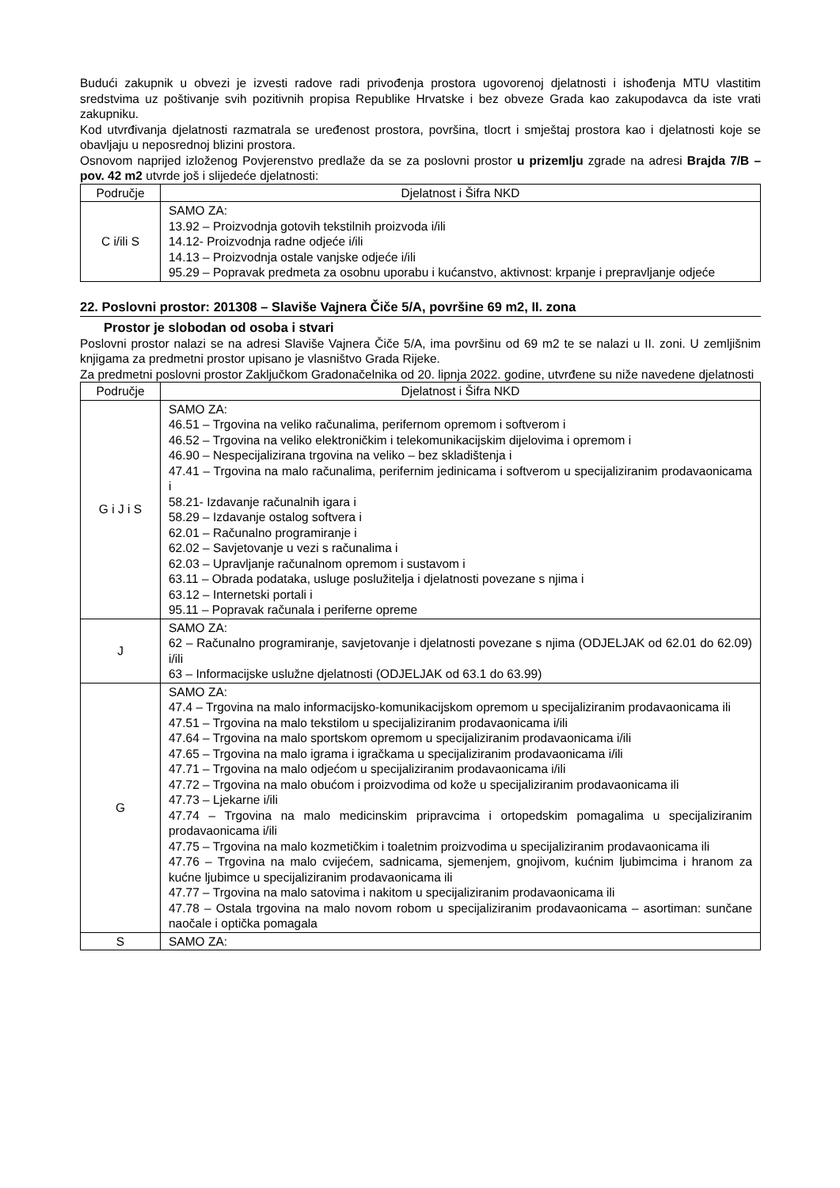Budući zakupnik u obvezi je izvesti radove radi privođenja prostora ugovorenoj djelatnosti i ishođenja MTU vlastitim sredstvima uz poštivanje svih pozitivnih propisa Republike Hrvatske i bez obveze Grada kao zakupodavca da iste vrati zakupniku.
Kod utvrđivanja djelatnosti razmatrala se uređenost prostora, površina, tlocrt i smještaj prostora kao i djelatnosti koje se obavljaju u neposrednoj blizini prostora.
Osnovom naprijed izloženog Povjerenstvo predlaže da se za poslovni prostor u prizemlju zgrade na adresi Brajda 7/B – pov. 42 m2 utvrde još i slijedeće djelatnosti:
| Područje | Djelatnost i Šifra NKD |
| --- | --- |
| C i/ili S | SAMO ZA: 13.92 – Proizvodnja gotovih tekstilnih proizvoda i/ili 14.12- Proizvodnja radne odjeće i/ili 14.13 – Proizvodnja ostale vanjske odjeće i/ili 95.29 – Popravak predmeta za osobnu uporabu i kućanstvo, aktivnost: krpanje i prepravljanje odjeće |
22. Poslovni prostor: 201308 – Slaviše Vajnera Čiče 5/A, površine 69 m2, II. zona
Prostor je slobodan od osoba i stvari
Poslovni prostor nalazi se na adresi Slaviše Vajnera Čiče 5/A, ima površinu od 69 m2 te se nalazi u II. zoni. U zemljišnim knjigama za predmetni prostor upisano je vlasništvo Grada Rijeke.
Za predmetni poslovni prostor Zaključkom Gradonačelnika od 20. lipnja 2022. godine, utvrđene su niže navedene djelatnosti
| Područje | Djelatnost i Šifra NKD |
| --- | --- |
| G i J i S | SAMO ZA: 46.51 – Trgovina na veliko računalima, perifernom opremom i softverom i 46.52 – Trgovina na veliko elektroničkim i telekomunikacijskim dijelovima i opremom i 46.90 – Nespecijalizirana trgovina na veliko – bez skladištenja i 47.41 – Trgovina na malo računalima, perifernim jedinicama i softverom u specijaliziranim prodavaonicama i 58.21- Izdavanje računalnih igara i 58.29 – Izdavanje ostalog softvera i 62.01 – Računalno programiranje i 62.02 – Savjetovanje u vezi s računalima i 62.03 – Upravljanje računalnom opremom i sustavom i 63.11 – Obrada podataka, usluge poslužitelja i djelatnosti povezane s njima i 63.12 – Internetski portali i 95.11 – Popravak računala i periferne opreme |
| J | SAMO ZA: 62 – Računalno programiranje, savjetovanje i djelatnosti povezane s njima (ODJELJAK od 62.01 do 62.09) i/ili 63 – Informacijske uslužne djelatnosti (ODJELJAK od 63.1 do 63.99) |
| G | SAMO ZA: 47.4 – Trgovina na malo informacijsko-komunikacijskom opremom u specijaliziranim prodavaonicama ili 47.51 – Trgovina na malo tekstilom u specijaliziranim prodavaonicama i/ili 47.64 – Trgovina na malo sportskom opremom u specijaliziranim prodavaonicama i/ili 47.65 – Trgovina na malo igrama i igračkama u specijaliziranim prodavaonicama i/ili 47.71 – Trgovina na malo odjećom u specijaliziranim prodavaonicama i/ili 47.72 – Trgovina na malo obućom i proizvodima od kože u specijaliziranim prodavaonicama ili 47.73 – Ljekarne i/ili 47.74 – Trgovina na malo medicinskim pripravcima i ortopedskim pomagalima u specijaliziranim prodavaonicama i/ili 47.75 – Trgovina na malo kozmetičkim i toaletnim proizvodima u specijaliziranim prodavaonicama ili 47.76 – Trgovina na malo cvijećem, sadnicama, sjemenjem, gnojivom, kućnim ljubimcima i hranom za kućne ljubimce u specijaliziranim prodavaonicama ili 47.77 – Trgovina na malo satovima i nakitom u specijaliziranim prodavaonicama ili 47.78 – Ostala trgovina na malo novom robom u specijaliziranim prodavaonicama – asortiman: sunčane naočale i optička pomagala |
| S | SAMO ZA: |